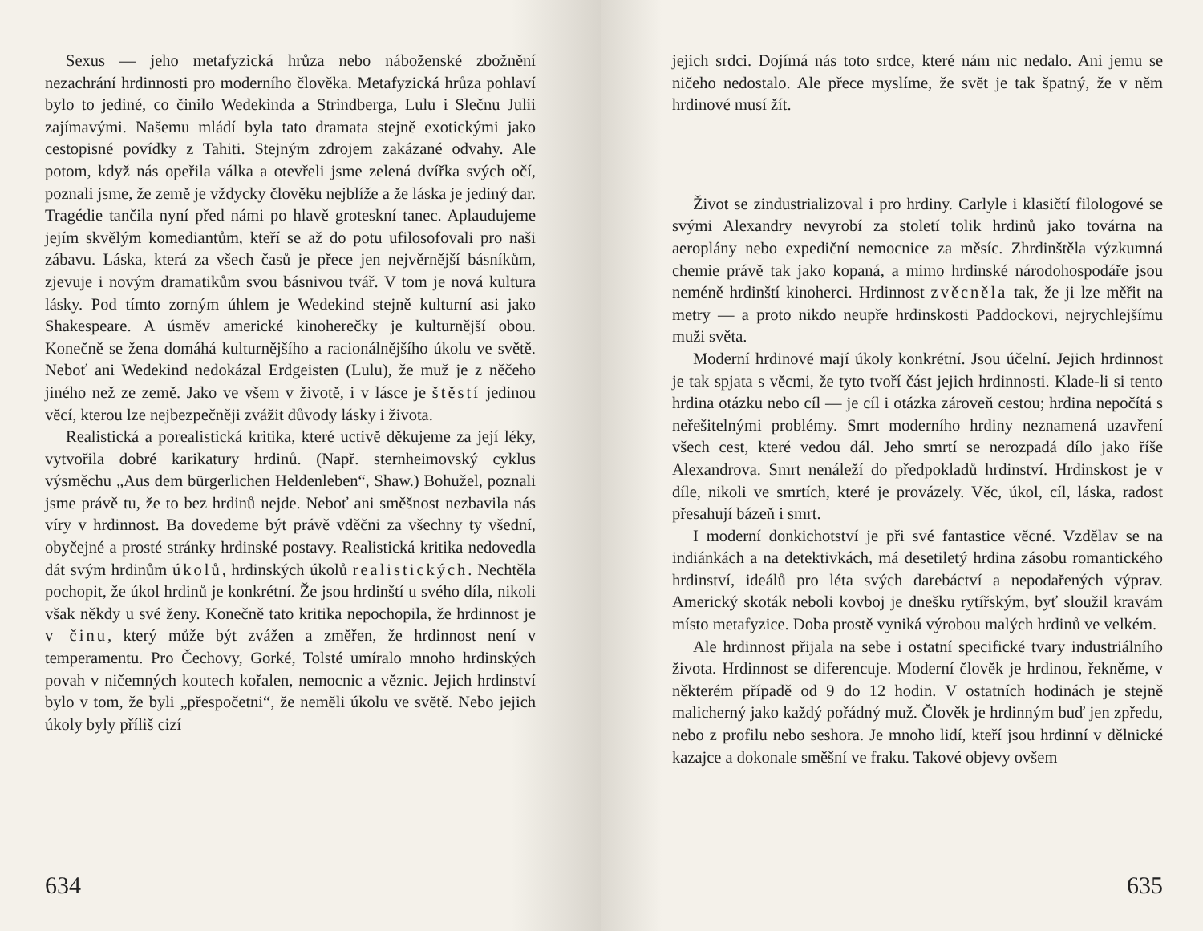Sexus — jeho metafyzická hrůza nebo náboženské zbožnění nezachrání hrdinnosti pro moderního člověka. Metafyzická hrůza pohlaví bylo to jediné, co činilo Wedekinda a Strindberga, Lulu i Slečnu Julii zajímavými. Našemu mládí byla tato dramata stejně exotickými jako cestopisné povídky z Tahiti. Stejným zdrojem zakázané odvahy. Ale potom, když nás opeřila válka a otevřeli jsme zelená dvířka svých očí, poznali jsme, že země je vždycky člověku nejblíže a že láska je jediný dar. Tragédie tančila nyní před námi po hlavě groteskní tanec. Aplaudujeme jejím skvělým komediantům, kteří se až do potu ufilosofovali pro naši zábavu. Láska, která za všech časů je přece jen nejvěrnější básníkům, zjevuje i novým dramatikům svou básnivou tvář. V tom je nová kultura lásky. Pod tímto zorným úhlem je Wedekind stejně kulturní asi jako Shakespeare. A úsměv americké kinoherečky je kulturnější obou. Konečně se žena domáhá kulturnějšího a racionálnějšího úkolu ve světě. Neboť ani Wedekind nedokázal Erdgeisten (Lulu), že muž je z něčeho jiného než ze země. Jako ve všem v životě, i v lásce je štěstí jedinou věcí, kterou lze nejbezpečněji zvážit důvody lásky i života.
Realistická a porealistická kritika, které uctivě děkujeme za její léky, vytvořila dobré karikatury hrdinů. (Např. sternheimovský cyklus výsměchu „Aus dem bürgerlichen Heldenleben“, Shaw.) Bohužel, poznali jsme právě tu, že to bez hrdinů nejde. Neboť ani směšnost nezbavila nás víry v hrdinnost. Ba dovedeme být právě vděčni za všechny ty všední, obyčejné a prosté stránky hrdinské postavy. Realistická kritika nedovedla dát svým hrdinům úkolů, hrdinských úkolů realistických. Nechtěla pochopit, že úkol hrdinů je konkrétní. Že jsou hrdinští u svého díla, nikoli však někdy u své ženy. Konečně tato kritika nepochopila, že hrdinnost je v činu, který může být zvážen a změřen, že hrdinnost není v temperamentu. Pro Čechovy, Gorké, Tolsté umíralo mnoho hrdinských povah v ničemných koutech kořalen, nemocnic a věznic. Jejich hrdinství bylo v tom, že byli „přespočetni“, že neměli úkolu ve světě. Nebo jejich úkoly byly příliš cizí
634
jejich srdci. Dojímá nás toto srdce, které nám nic nedalo. Ani jemu se ničeho nedostalo. Ale přece myslíme, že svět je tak špatný, že v něm hrdinové musí žít.
Život se zindustrializoval i pro hrdiny. Carlyle i klasičtí filologové se svými Alexandry nevyrobí za století tolik hrdinů jako továrna na aeroplány nebo expediční nemocnice za měsíc. Zhrdinštěla výzkumná chemie právě tak jako kopaná, a mimo hrdinské národohospodáře jsou neméně hrdinští kinoherci. Hrdinnost zvěcněla tak, že ji lze měřit na metry — a proto nikdo neupře hrdinskosti Paddockovi, nejrychlejšímu muži světa.
Moderní hrdinové mají úkoly konkrétní. Jsou účelní. Jejich hrdinnost je tak spjata s věcmi, že tyto tvoří část jejich hrdinnosti. Klade-li si tento hrdina otázku nebo cíl — je cíl i otázka zároveň cestou; hrdina nepočítá s neřešitelnými problémy. Smrt moderního hrdiny neznamená uzavření všech cest, které vedou dál. Jeho smrtí se nerozpadá dílo jako říše Alexandrova. Smrt nenáleží do předpokladů hrdinství. Hrdinskost je v díle, nikoli ve smrtích, které je provázely. Věc, úkol, cíl, láska, radost přesahují bázeň i smrt.
I moderní donkichotství je při své fantastice věcné. Vzdělav se na indiánkách a na detektivkách, má desetiletý hrdina zásobu romantického hrdinství, ideálů pro léta svých darebáctví a nepodařených výprav. Americký skoták neboli kovboj je dnešku rytířským, byť sloužil kravám místo metafyzice. Doba prostě vyniká výrobou malých hrdinů ve velkém.
Ale hrdinnost přijala na sebe i ostatní specifické tvary industriálního života. Hrdinnost se diferencuje. Moderní člověk je hrdinou, řekněme, v některém případě od 9 do 12 hodin. V ostatních hodinách je stejně malicherný jako každý pořádný muž. Člověk je hrdinným buď jen zpředu, nebo z profilu nebo seshora. Je mnoho lidí, kteří jsou hrdinní v dělnické kazajce a dokonale směšní ve fraku. Takové objevy ovšem
635